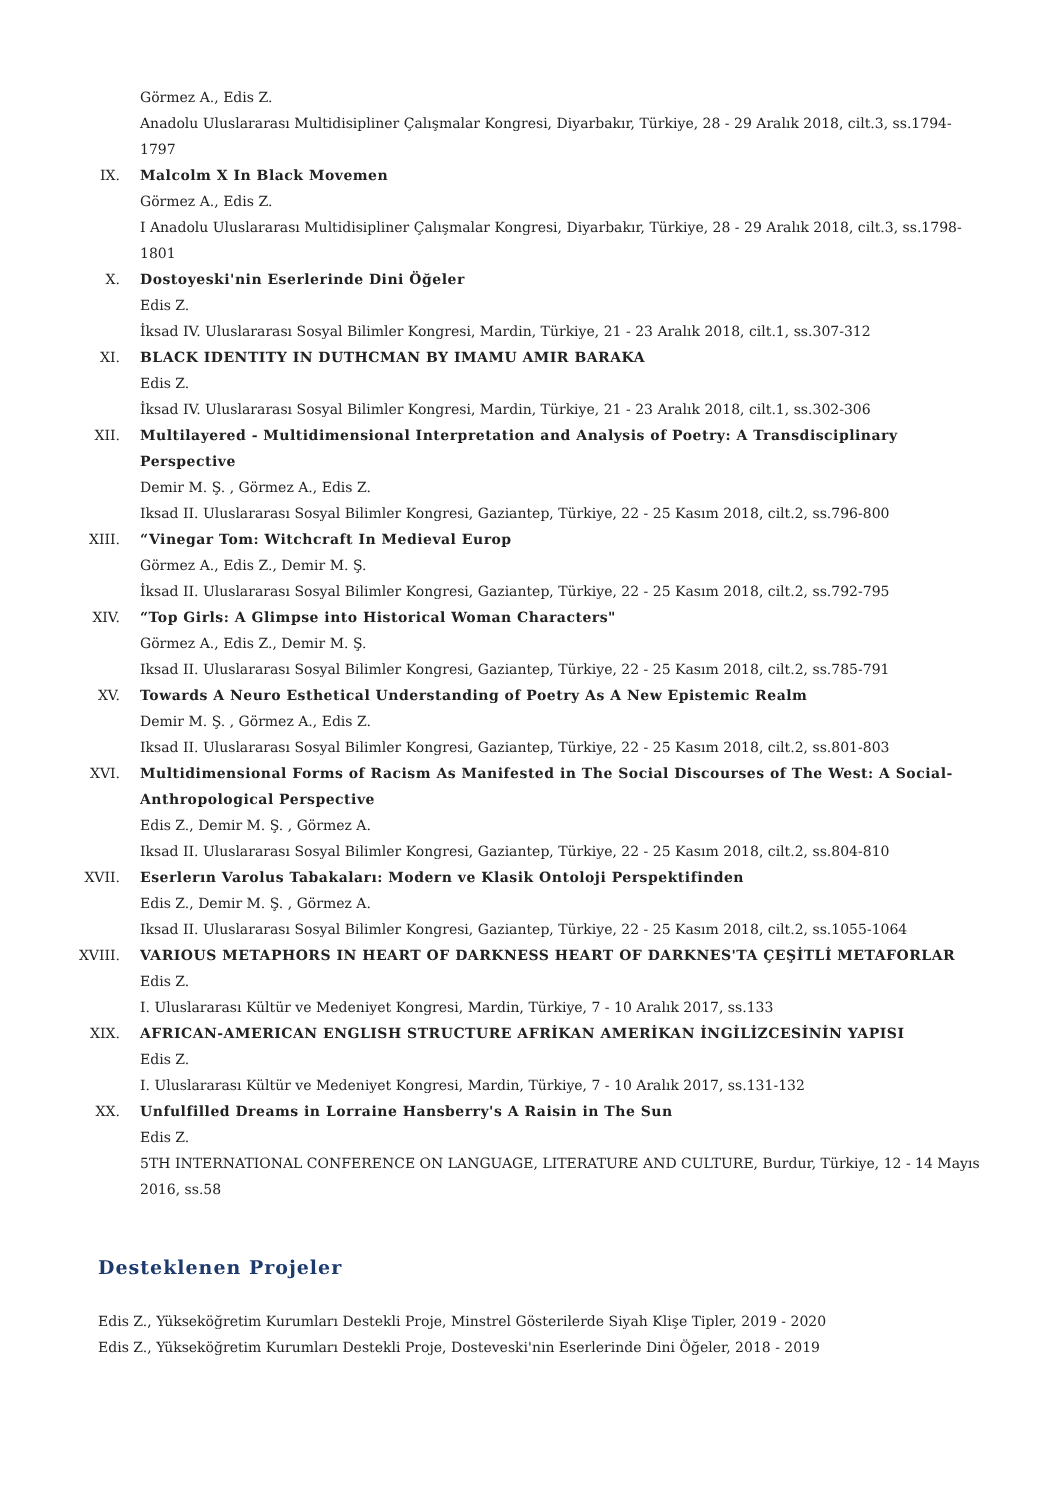Görmez A., Edis Z.
Anadolu Uluslararası Multidisipliner Çalışmalar Kongresi, Diyarbakır, Türkiye, 28 - 29 Aralık 2018, cilt.3, ss.1794-1797
IX. Malcolm X In Black Movemen
Görmez A., Edis Z.
I Anadolu Uluslararası Multidisipliner Çalışmalar Kongresi, Diyarbakır, Türkiye, 28 - 29 Aralık 2018, cilt.3, ss.1798-1801
X. Dostoyeski'nin Eserlerinde Dini Öğeler
Edis Z.
İksad IV. Uluslararası Sosyal Bilimler Kongresi, Mardin, Türkiye, 21 - 23 Aralık 2018, cilt.1, ss.307-312
XI. BLACK IDENTITY IN DUTHCMAN BY IMAMU AMIR BARAKA
Edis Z.
İksad IV. Uluslararası Sosyal Bilimler Kongresi, Mardin, Türkiye, 21 - 23 Aralık 2018, cilt.1, ss.302-306
XII. Multilayered - Multidimensional Interpretation and Analysis of Poetry: A Transdisciplinary Perspective
Demir M. Ş. , Görmez A., Edis Z.
Iksad II. Uluslararası Sosyal Bilimler Kongresi, Gaziantep, Türkiye, 22 - 25 Kasım 2018, cilt.2, ss.796-800
XIII. “Vinegar Tom: Witchcraft In Medieval Europ
Görmez A., Edis Z., Demir M. Ş.
İksad II. Uluslararası Sosyal Bilimler Kongresi, Gaziantep, Türkiye, 22 - 25 Kasım 2018, cilt.2, ss.792-795
XIV. “Top Girls: A Glimpse into Historical Woman Characters"
Görmez A., Edis Z., Demir M. Ş.
Iksad II. Uluslararası Sosyal Bilimler Kongresi, Gaziantep, Türkiye, 22 - 25 Kasım 2018, cilt.2, ss.785-791
XV. Towards A Neuro Esthetical Understanding of Poetry As A New Epistemic Realm
Demir M. Ş. , Görmez A., Edis Z.
Iksad II. Uluslararası Sosyal Bilimler Kongresi, Gaziantep, Türkiye, 22 - 25 Kasım 2018, cilt.2, ss.801-803
XVI. Multidimensional Forms of Racism As Manifested in The Social Discourses of The West: A Social-Anthropological Perspective
Edis Z., Demir M. Ş. , Görmez A.
Iksad II. Uluslararası Sosyal Bilimler Kongresi, Gaziantep, Türkiye, 22 - 25 Kasım 2018, cilt.2, ss.804-810
XVII. Eserlerın Varolus Tabakaları: Modern ve Klasik Ontoloji Perspektifinden
Edis Z., Demir M. Ş. , Görmez A.
Iksad II. Uluslararası Sosyal Bilimler Kongresi, Gaziantep, Türkiye, 22 - 25 Kasım 2018, cilt.2, ss.1055-1064
XVIII. VARIOUS METAPHORS IN HEART OF DARKNESS HEART OF DARKNES'TA ÇEŞİTLİ METAFORLAR
Edis Z.
I. Uluslararası Kültür ve Medeniyet Kongresi, Mardin, Türkiye, 7 - 10 Aralık 2017, ss.133
XIX. AFRICAN-AMERICAN ENGLISH STRUCTURE AFRİKAN AMERİKAN İNGİLİZCESİNİN YAPISI
Edis Z.
I. Uluslararası Kültür ve Medeniyet Kongresi, Mardin, Türkiye, 7 - 10 Aralık 2017, ss.131-132
XX. Unfulfilled Dreams in Lorraine Hansberry's A Raisin in The Sun
Edis Z.
5TH INTERNATIONAL CONFERENCE ON LANGUAGE, LITERATURE AND CULTURE, Burdur, Türkiye, 12 - 14 Mayıs 2016, ss.58
Desteklenen Projeler
Edis Z., Yükseköğretim Kurumları Destekli Proje, Minstrel Gösterilerde Siyah Klişe Tipler, 2019 - 2020
Edis Z., Yükseköğretim Kurumları Destekli Proje, Dosteveski'nin Eserlerinde Dini Öğeler, 2018 - 2019